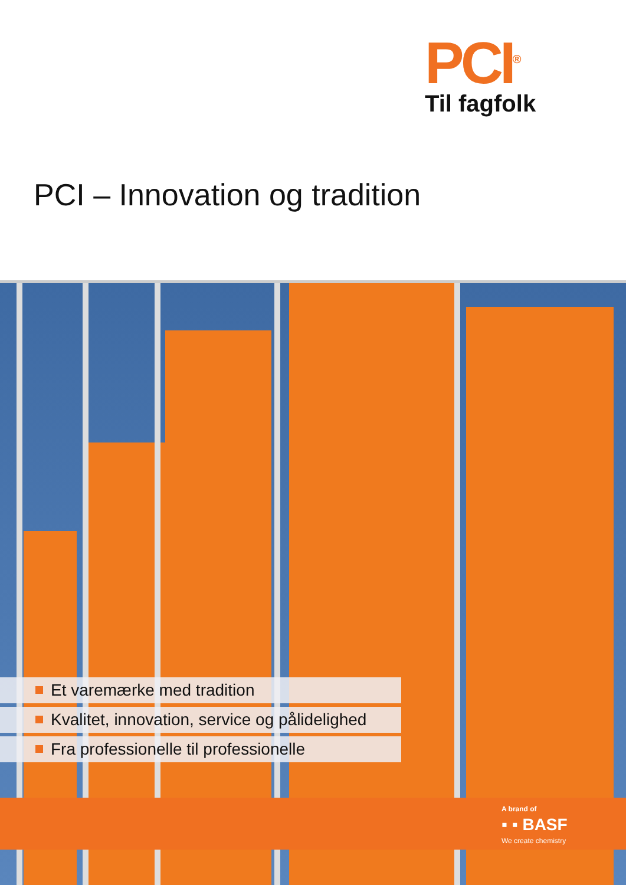PCI<sup>®</sup>
Til fagfolk
PCI – Innovation og tradition
Et varemærke med tradition
Kvalitet, innovation, service og pålidelighed
Fra professionelle til professionelle
A brand of
▪ ▪ BASF
We create chemistry